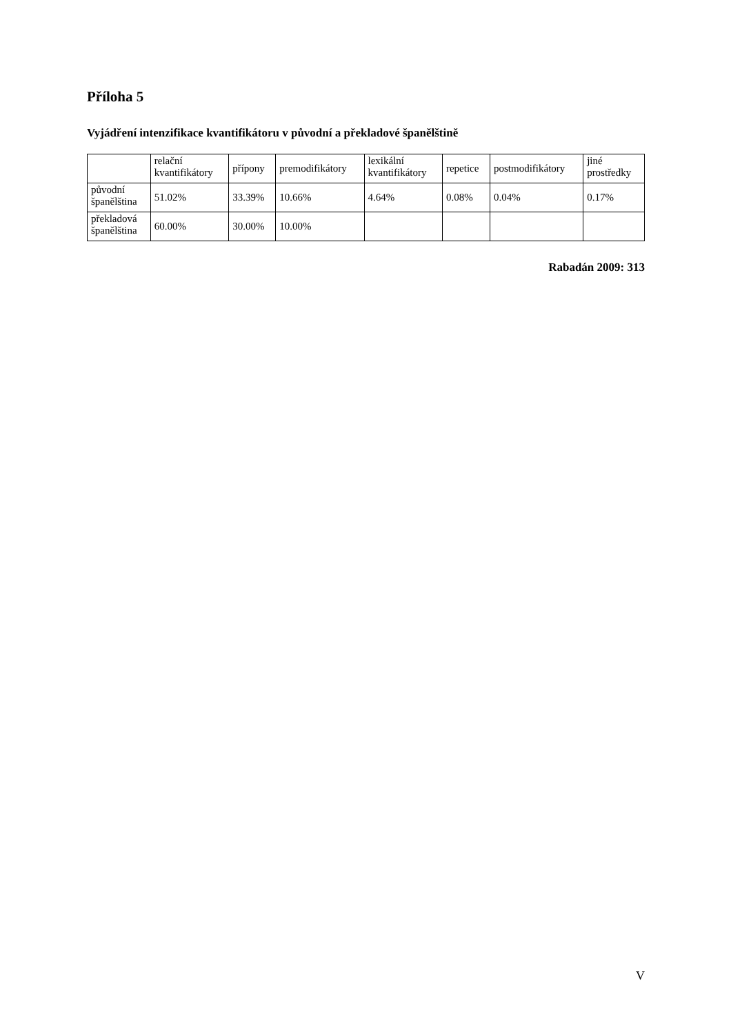Příloha 5
Vyjádření intenzifikace kvantifikátoru v původní a překladové španělštině
| | relační kvantifikátory | přípony | premodifikátory | lexikální kvantifikátory | repetice | postmodifikátory | jiné prostředky |
| původní španělština | 51.02% | 33.39% | 10.66% | 4.64% | 0.08% | 0.04% | 0.17% |
| překladová španělština | 60.00% | 30.00% | 10.00% | | | | |
Rabadán 2009: 313
V